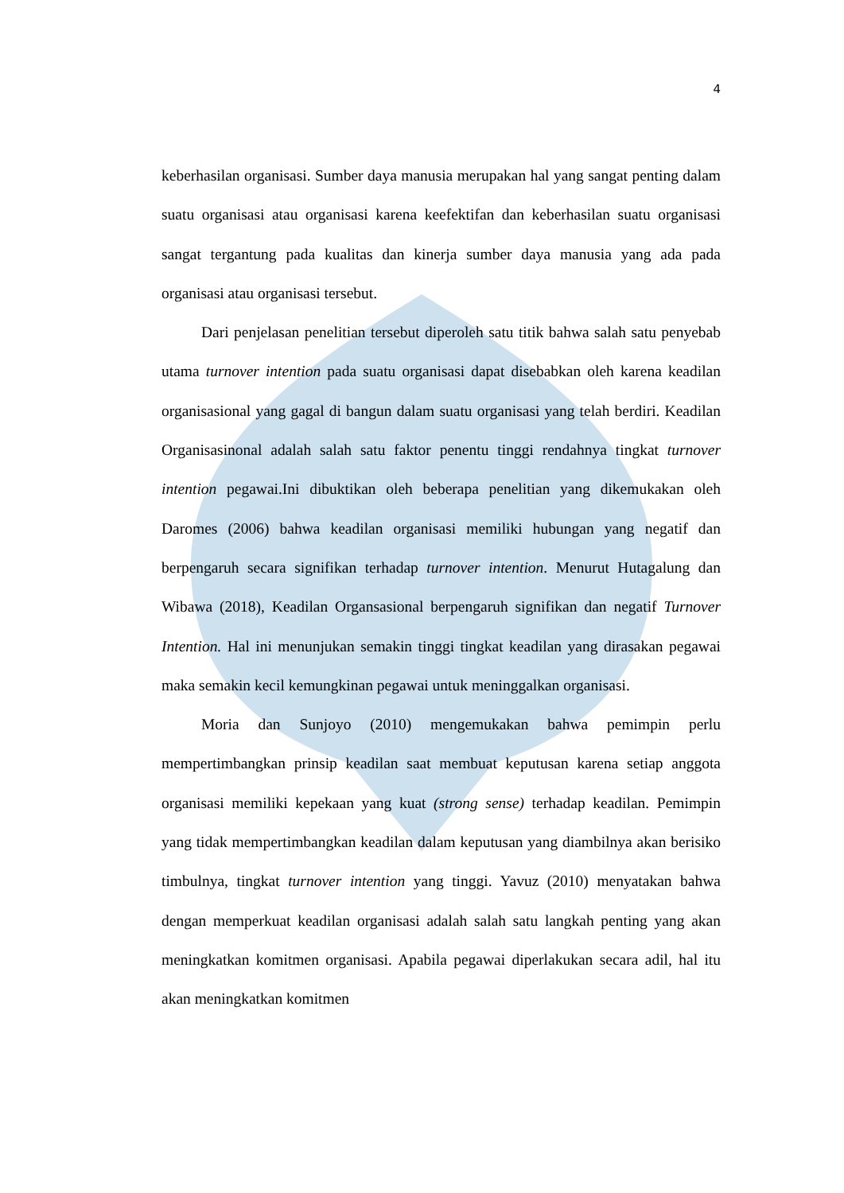4
keberhasilan organisasi. Sumber daya manusia merupakan hal yang sangat penting dalam suatu organisasi atau organisasi karena keefektifan dan keberhasilan suatu organisasi sangat tergantung pada kualitas dan kinerja sumber daya manusia yang ada pada organisasi atau organisasi tersebut.
Dari penjelasan penelitian tersebut diperoleh satu titik bahwa salah satu penyebab utama turnover intention pada suatu organisasi dapat disebabkan oleh karena keadilan organisasional yang gagal di bangun dalam suatu organisasi yang telah berdiri. Keadilan Organisasinonal adalah salah satu faktor penentu tinggi rendahnya tingkat turnover intention pegawai.Ini dibuktikan oleh beberapa penelitian yang dikemukakan oleh Daromes (2006) bahwa keadilan organisasi memiliki hubungan yang negatif dan berpengaruh secara signifikan terhadap turnover intention. Menurut Hutagalung dan Wibawa (2018), Keadilan Organsasional berpengaruh signifikan dan negatif Turnover Intention. Hal ini menunjukan semakin tinggi tingkat keadilan yang dirasakan pegawai maka semakin kecil kemungkinan pegawai untuk meninggalkan organisasi.
Moria dan Sunjoyo (2010) mengemukakan bahwa pemimpin perlu mempertimbangkan prinsip keadilan saat membuat keputusan karena setiap anggota organisasi memiliki kepekaan yang kuat (strong sense) terhadap keadilan. Pemimpin yang tidak mempertimbangkan keadilan dalam keputusan yang diambilnya akan berisiko timbulnya, tingkat turnover intention yang tinggi. Yavuz (2010) menyatakan bahwa dengan memperkuat keadilan organisasi adalah salah satu langkah penting yang akan meningkatkan komitmen organisasi. Apabila pegawai diperlakukan secara adil, hal itu akan meningkatkan komitmen